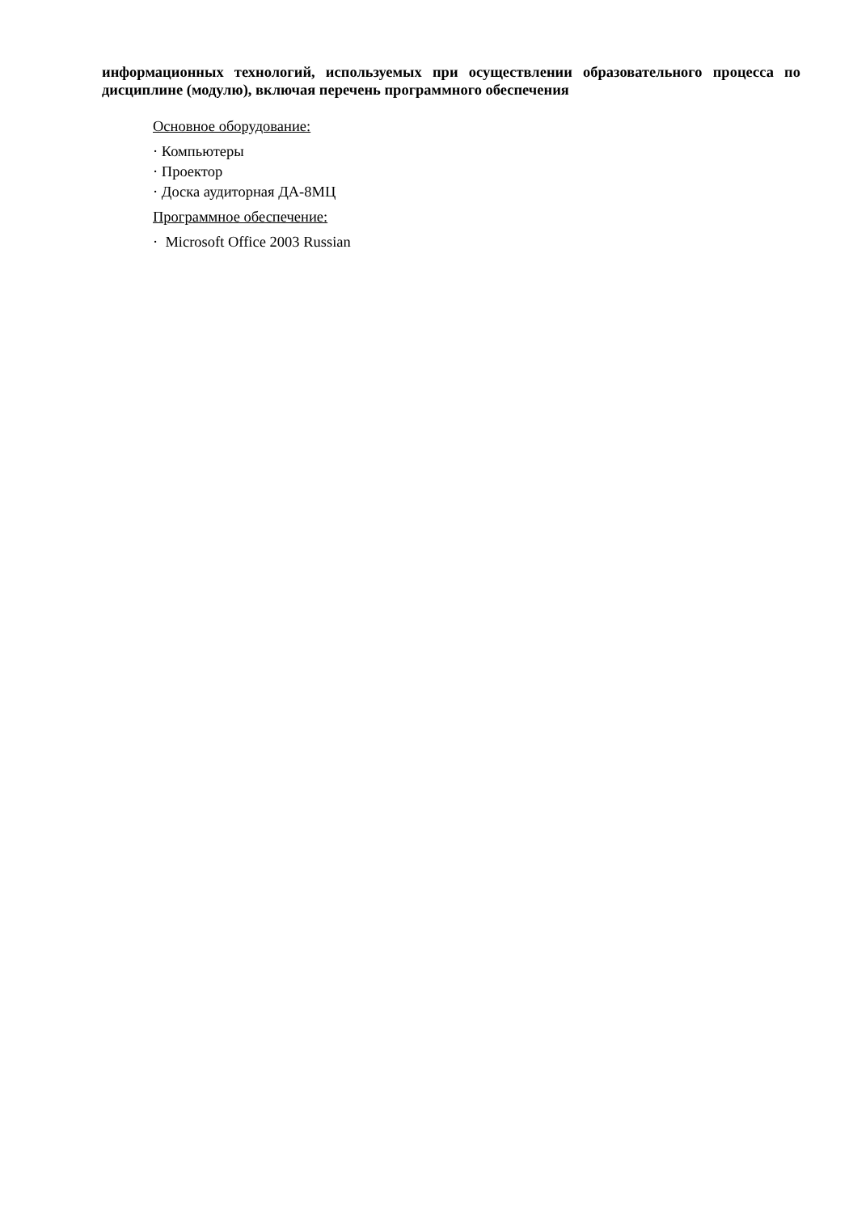информационных технологий, используемых при осуществлении образовательного процесса по дисциплине (модулю), включая перечень программного обеспечения
Основное оборудование:
· Компьютеры
· Проектор
· Доска аудиторная ДА-8МЦ
Программное обеспечение:
· Microsoft Office 2003 Russian